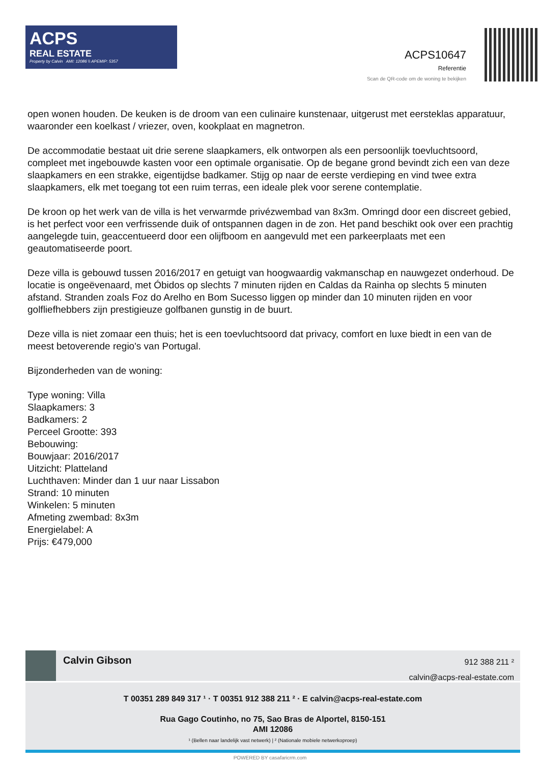ACPS
REAL ESTATE
Property by Calvin AMI: 12086 \\ APEMIP: 5357
ACPS10647
Referentie
Scan de QR-code om de woning te bekijken
open wonen houden. De keuken is de droom van een culinaire kunstenaar, uitgerust met eersteklas apparatuur, waaronder een koelkast / vriezer, oven, kookplaat en magnetron.
De accommodatie bestaat uit drie serene slaapkamers, elk ontworpen als een persoonlijk toevluchtsoord, compleet met ingebouwde kasten voor een optimale organisatie. Op de begane grond bevindt zich een van deze slaapkamers en een strakke, eigentijdse badkamer. Stijg op naar de eerste verdieping en vind twee extra slaapkamers, elk met toegang tot een ruim terras, een ideale plek voor serene contemplatie.
De kroon op het werk van de villa is het verwarmde privézwembad van 8x3m. Omringd door een discreet gebied, is het perfect voor een verfrissende duik of ontspannen dagen in de zon. Het pand beschikt ook over een prachtig aangelegde tuin, geaccentueerd door een olijfboom en aangevuld met een parkeerplaats met een geautomatiseerde poort.
Deze villa is gebouwd tussen 2016/2017 en getuigt van hoogwaardig vakmanschap en nauwgezet onderhoud. De locatie is ongeëvenaard, met Óbidos op slechts 7 minuten rijden en Caldas da Rainha op slechts 5 minuten afstand. Stranden zoals Foz do Arelho en Bom Sucesso liggen op minder dan 10 minuten rijden en voor golfliefhebbers zijn prestigieuze golfbanen gunstig in de buurt.
Deze villa is niet zomaar een thuis; het is een toevluchtsoord dat privacy, comfort en luxe biedt in een van de meest betoverende regio's van Portugal.
Bijzonderheden van de woning:
Type woning: Villa
Slaapkamers: 3
Badkamers: 2
Perceel Grootte: 393
Bebouwing:
Bouwjaar: 2016/2017
Uitzicht: Platteland
Luchthaven: Minder dan 1 uur naar Lissabon
Strand: 10 minuten
Winkelen: 5 minuten
Afmeting zwembad: 8x3m
Energielabel: A
Prijs: €479,000
Calvin Gibson
912 388 211 ²
calvin@acps-real-estate.com
T 00351 289 849 317 ¹ · T 00351 912 388 211 ² · E calvin@acps-real-estate.com
Rua Gago Coutinho, no 75, Sao Bras de Alportel, 8150-151
AMI 12086
¹ (Bellen naar landelijk vast netwerk) | ² (Nationale mobiele netwerkoproep)
POWERED BY casafaricrm.com